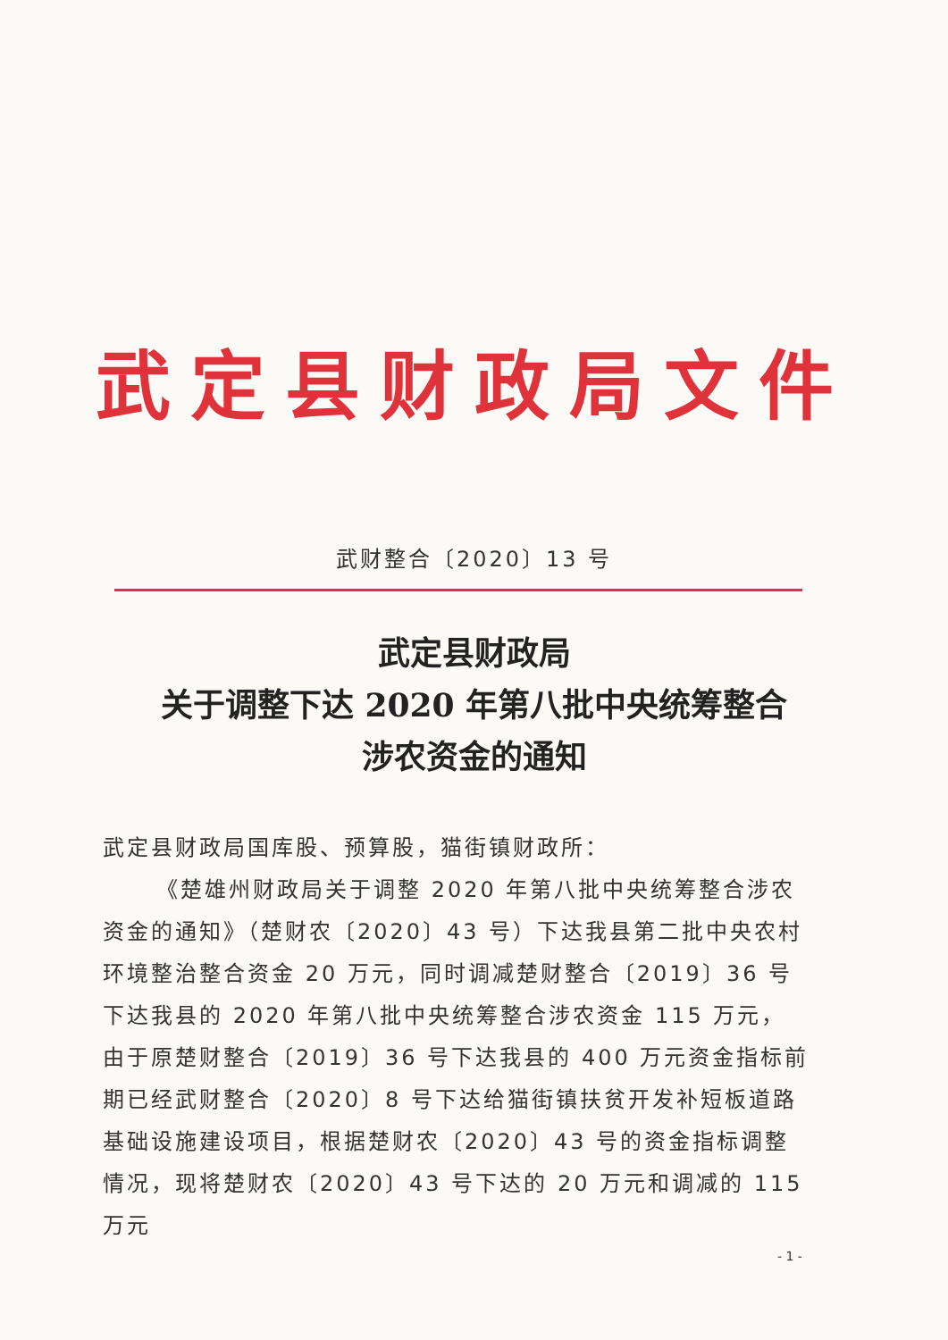武定县财政局文件
武财整合〔2020〕13 号
武定县财政局
关于调整下达 2020 年第八批中央统筹整合
涉农资金的通知
武定县财政局国库股、预算股，猫街镇财政所：
《楚雄州财政局关于调整 2020 年第八批中央统筹整合涉农资金的通知》（楚财农〔2020〕43 号）下达我县第二批中央农村环境整治整合资金 20 万元，同时调减楚财整合〔2019〕36 号下达我县的 2020 年第八批中央统筹整合涉农资金 115 万元，由于原楚财整合〔2019〕36 号下达我县的 400 万元资金指标前期已经武财整合〔2020〕8 号下达给猫街镇扶贫开发补短板道路基础设施建设项目，根据楚财农〔2020〕43 号的资金指标调整情况，现将楚财农〔2020〕43 号下达的 20 万元和调减的 115 万元
- 1 -